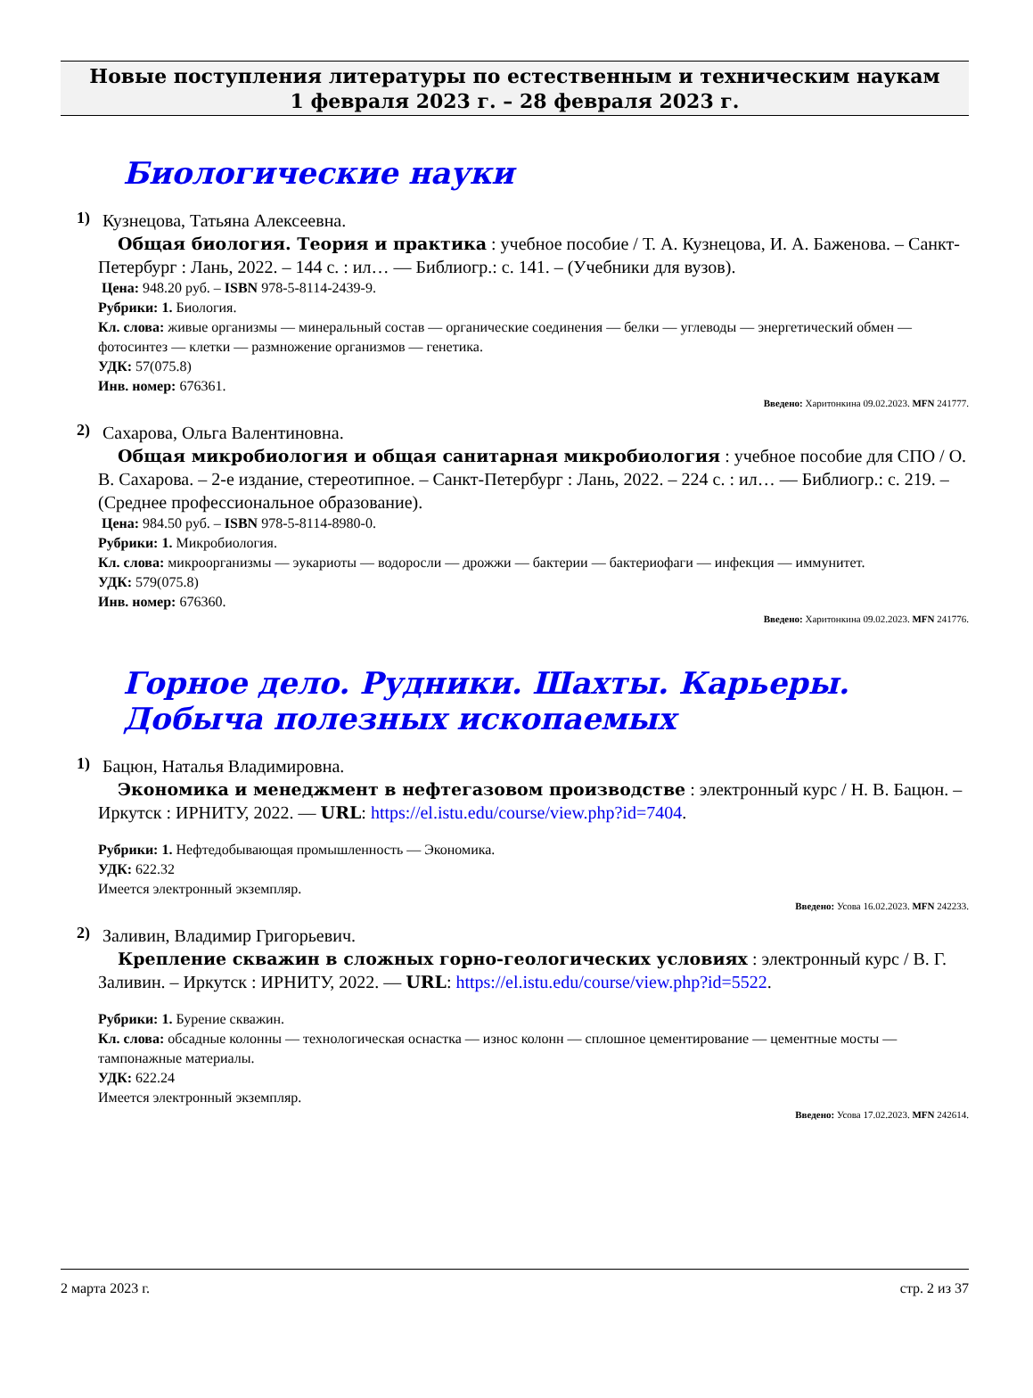Новые поступления литературы по естественным и техническим наукам
1 февраля 2023 г. – 28 февраля 2023 г.
Биологические науки
1)
Кузнецова, Татьяна Алексеевна.
Общая биология. Теория и практика : учебное пособие / Т. А. Кузнецова, И. А. Баженова. – Санкт-Петербург : Лань, 2022. – 144 с. : ил… — Библиогр.: с. 141. – (Учебники для вузов).
Цена: 948.20 руб. – ISBN 978-5-8114-2439-9.
Рубрики: 1. Биология.
Кл. слова: живые организмы — минеральный состав — органические соединения — белки — углеводы — энергетический обмен — фотосинтез — клетки — размножение организмов — генетика.
УДК: 57(075.8)
Инв. номер: 676361.
Введено: Харитонкина 09.02.2023. MFN 241777.
2)
Сахарова, Ольга Валентиновна.
Общая микробиология и общая санитарная микробиология : учебное пособие для СПО / О. В. Сахарова. – 2-е издание, стереотипное. – Санкт-Петербург : Лань, 2022. – 224 с. : ил… — Библиогр.: с. 219. – (Среднее профессиональное образование).
Цена: 984.50 руб. – ISBN 978-5-8114-8980-0.
Рубрики: 1. Микробиология.
Кл. слова: микроорганизмы — эукариоты — водоросли — дрожжи — бактерии — бактериофаги — инфекция — иммунитет.
УДК: 579(075.8)
Инв. номер: 676360.
Введено: Харитонкина 09.02.2023. MFN 241776.
Горное дело. Рудники. Шахты. Карьеры. Добыча полезных ископаемых
1)
Бацюн, Наталья Владимировна.
Экономика и менеджмент в нефтегазовом производстве : электронный курс / Н. В. Бацюн. – Иркутск : ИРНИТУ, 2022. — URL: https://el.istu.edu/course/view.php?id=7404.
Рубрики: 1. Нефтедобывающая промышленность — Экономика.
УДК: 622.32
Имеется электронный экземпляр.
Введено: Усова 16.02.2023. MFN 242233.
2)
Заливин, Владимир Григорьевич.
Крепление скважин в сложных горно-геологических условиях : электронный курс / В. Г. Заливин. – Иркутск : ИРНИТУ, 2022. — URL: https://el.istu.edu/course/view.php?id=5522.
Рубрики: 1. Бурение скважин.
Кл. слова: обсадные колонны — технологическая оснастка — износ колонн — сплошное цементирование — цементные мосты — тампонажные материалы.
УДК: 622.24
Имеется электронный экземпляр.
Введено: Усова 17.02.2023. MFN 242614.
2 марта 2023 г. стр. 2 из 37